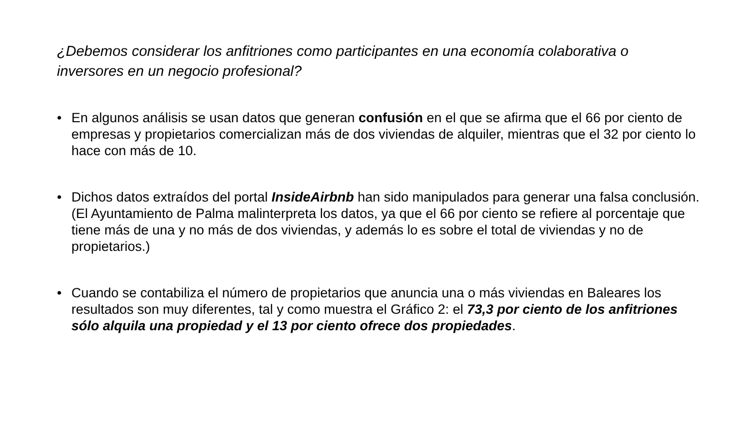¿Debemos considerar los anfitriones como participantes en una economía colaborativa o inversores en un negocio profesional?
• En algunos análisis se usan datos que generan confusión en el que se afirma que el 66 por ciento de empresas y propietarios comercializan más de dos viviendas de alquiler, mientras que el 32 por ciento lo hace con más de 10.
• Dichos datos extraídos del portal InsideAirbnb han sido manipulados para generar una falsa conclusión. (El Ayuntamiento de Palma malinterpreta los datos, ya que el 66 por ciento se refiere al porcentaje que tiene más de una y no más de dos viviendas, y además lo es sobre el total de viviendas y no de propietarios.)
• Cuando se contabiliza el número de propietarios que anuncia una o más viviendas en Baleares los resultados son muy diferentes, tal y como muestra el Gráfico 2: el 73,3 por ciento de los anfitriones sólo alquila una propiedad y el 13 por ciento ofrece dos propiedades.